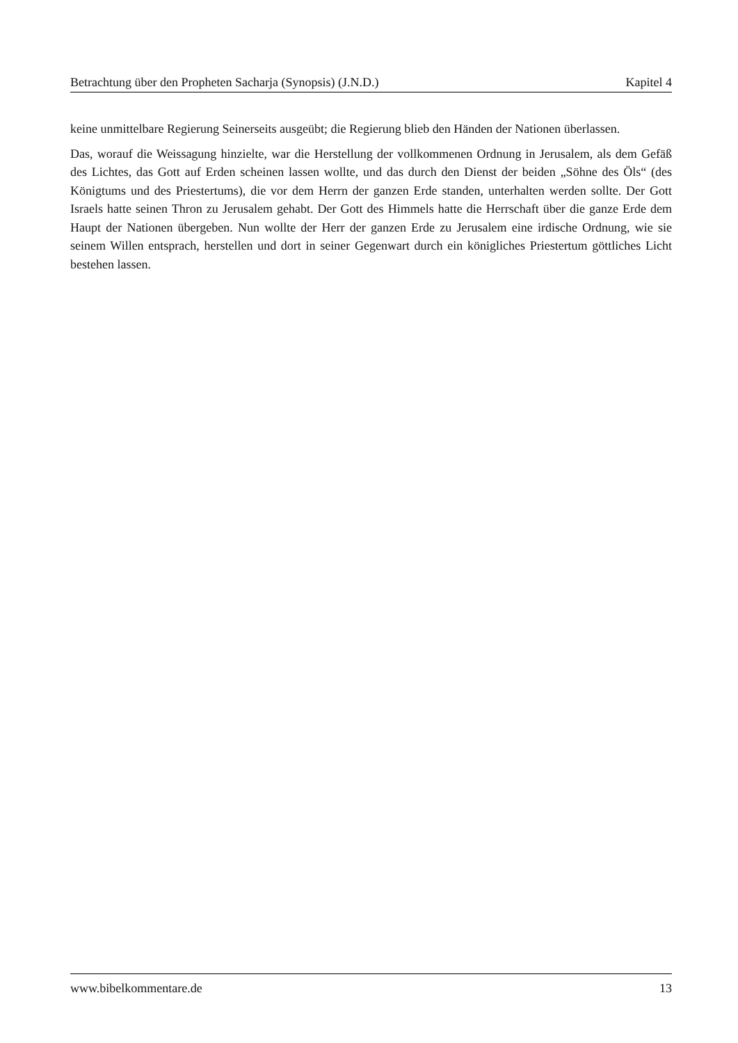Betrachtung über den Propheten Sacharja (Synopsis) (J.N.D.) Kapitel 4
keine unmittelbare Regierung Seinerseits ausgeübt; die Regierung blieb den Händen der Nationen überlassen.
Das, worauf die Weissagung hinzielte, war die Herstellung der vollkommenen Ordnung in Jerusalem, als dem Gefäß des Lichtes, das Gott auf Erden scheinen lassen wollte, und das durch den Dienst der beiden „Söhne des Öls“ (des Königtums und des Priestertums), die vor dem Herrn der ganzen Erde standen, unterhalten werden sollte. Der Gott Israels hatte seinen Thron zu Jerusalem gehabt. Der Gott des Himmels hatte die Herrschaft über die ganze Erde dem Haupt der Nationen übergeben. Nun wollte der Herr der ganzen Erde zu Jerusalem eine irdische Ordnung, wie sie seinem Willen entsprach, herstellen und dort in seiner Gegenwart durch ein königliches Priestertum göttliches Licht bestehen lassen.
www.bibelkommentare.de 13